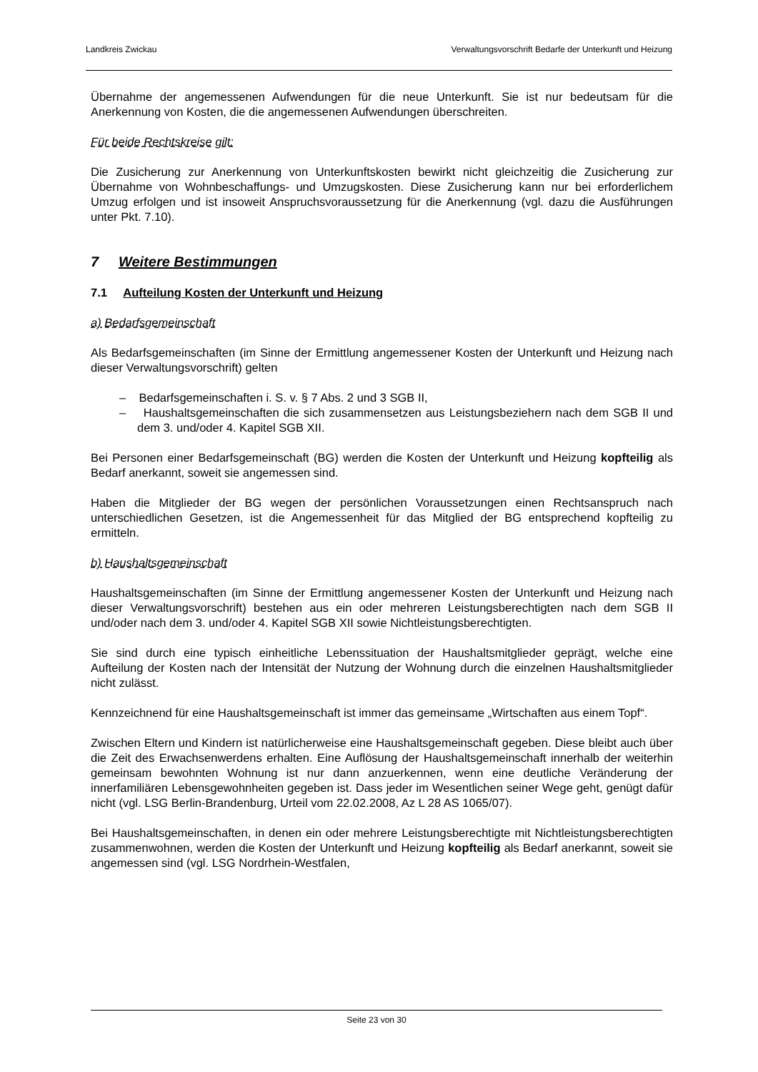Landkreis Zwickau Verwaltungsvorschrift Bedarfe der Unterkunft und Heizung
Übernahme der angemessenen Aufwendungen für die neue Unterkunft. Sie ist nur bedeutsam für die Anerkennung von Kosten, die die angemessenen Aufwendungen überschreiten.
Für beide Rechtskreise gilt:
Die Zusicherung zur Anerkennung von Unterkunftskosten bewirkt nicht gleichzeitig die Zusicherung zur Übernahme von Wohnbeschaffungs- und Umzugskosten. Diese Zusicherung kann nur bei erforderlichem Umzug erfolgen und ist insoweit Anspruchsvoraussetzung für die Anerkennung (vgl. dazu die Ausführungen unter Pkt. 7.10).
7 Weitere Bestimmungen
7.1 Aufteilung Kosten der Unterkunft und Heizung
a) Bedarfsgemeinschaft
Als Bedarfsgemeinschaften (im Sinne der Ermittlung angemessener Kosten der Unterkunft und Heizung nach dieser Verwaltungsvorschrift) gelten
– Bedarfsgemeinschaften i. S. v. § 7 Abs. 2 und 3 SGB II,
– Haushaltsgemeinschaften die sich zusammensetzen aus Leistungsbeziehern nach dem SGB II und dem 3. und/oder 4. Kapitel SGB XII.
Bei Personen einer Bedarfsgemeinschaft (BG) werden die Kosten der Unterkunft und Heizung kopfteilig als Bedarf anerkannt, soweit sie angemessen sind.
Haben die Mitglieder der BG wegen der persönlichen Voraussetzungen einen Rechtsanspruch nach unterschiedlichen Gesetzen, ist die Angemessenheit für das Mitglied der BG entsprechend kopfteilig zu ermitteln.
b) Haushaltsgemeinschaft
Haushaltsgemeinschaften (im Sinne der Ermittlung angemessener Kosten der Unterkunft und Heizung nach dieser Verwaltungsvorschrift) bestehen aus ein oder mehreren Leistungsberechtigten nach dem SGB II und/oder nach dem 3. und/oder 4. Kapitel SGB XII sowie Nichtleistungsberechtigten.
Sie sind durch eine typisch einheitliche Lebenssituation der Haushaltsmitglieder geprägt, welche eine Aufteilung der Kosten nach der Intensität der Nutzung der Wohnung durch die einzelnen Haushaltsmitglieder nicht zulässt.
Kennzeichnend für eine Haushaltsgemeinschaft ist immer das gemeinsame „Wirtschaften aus einem Topf“.
Zwischen Eltern und Kindern ist natürlicherweise eine Haushaltsgemeinschaft gegeben. Diese bleibt auch über die Zeit des Erwachsenwerdens erhalten. Eine Auflösung der Haushaltsgemeinschaft innerhalb der weiterhin gemeinsam bewohnten Wohnung ist nur dann anzuerkennen, wenn eine deutliche Veränderung der innerfamiliären Lebensgewohnheiten gegeben ist. Dass jeder im Wesentlichen seiner Wege geht, genügt dafür nicht (vgl. LSG Berlin-Brandenburg, Urteil vom 22.02.2008, Az L 28 AS 1065/07).
Bei Haushaltsgemeinschaften, in denen ein oder mehrere Leistungsberechtigte mit Nichtleistungsberechtigten zusammenwohnen, werden die Kosten der Unterkunft und Heizung kopfteilig als Bedarf anerkannt, soweit sie angemessen sind (vgl. LSG Nordrhein-Westfalen,
Seite 23 von 30